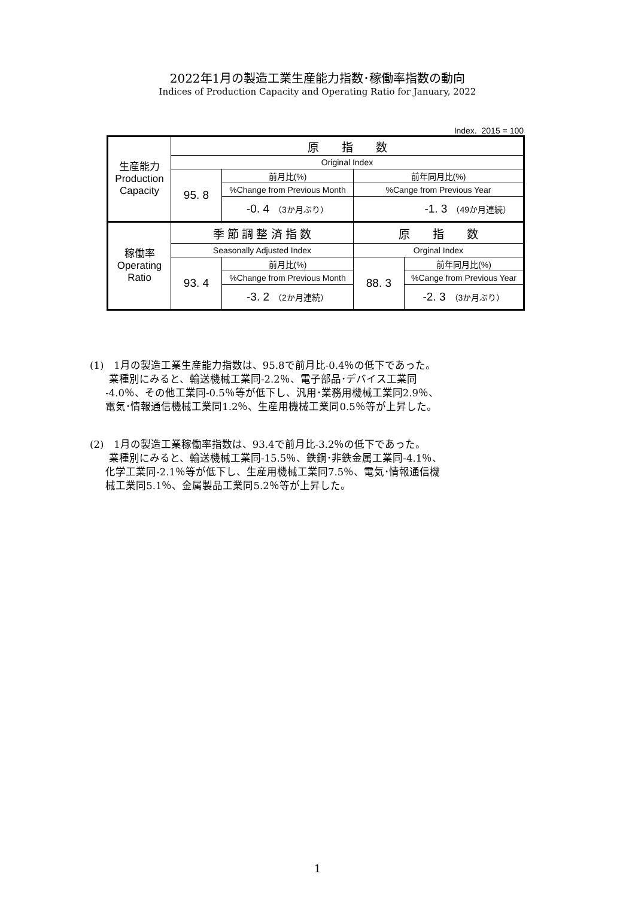2022年1月の製造工業生産能力指数･稼働率指数の動向
Indices of Production Capacity and Operating Ratio for January, 2022
Index. 2015 = 100
| 生産能力 Production Capacity | 原 指 数 | | | |
| | Original Index | | | |
| | 95. 8 | 前月比(%) | 前年同月比(%) | |
| | | %Change from Previous Month | %Cange from Previous Year | |
| | | -0. 4 （3か月ぶり） | -1. 3 （49か月連続） | |
| 稼働率 Operating Ratio | 季 節 調 整 済 指 数 | | 原 指 数 | |
| | Seasonally Adjusted Index | | Orginal Index | |
| | 93. 4 | 前月比(%) | 88. 3 | 前年同月比(%) |
| | | %Change from Previous Month | | %Cange from Previous Year |
| | | -3. 2 （2か月連続） | | -2. 3 （3か月ぶり） |
(1)　1月の製造工業生産能力指数は、95.8で前月比-0.4％の低下であった。
業種別にみると、輸送機械工業同-2.2％、電子部品･デバイス工業同
-4.0％、その他工業同-0.5％等が低下し、汎用･業務用機械工業同2.9％、
電気･情報通信機械工業同1.2％、生産用機械工業同0.5％等が上昇した。
(2)　1月の製造工業稼働率指数は、93.4で前月比-3.2％の低下であった。
業種別にみると、輸送機械工業同-15.5％、鉄鋼･非鉄金属工業同-4.1％、
化学工業同-2.1％等が低下し、生産用機械工業同7.5％、電気･情報通信機
械工業同5.1％、金属製品工業同5.2％等が上昇した。
1